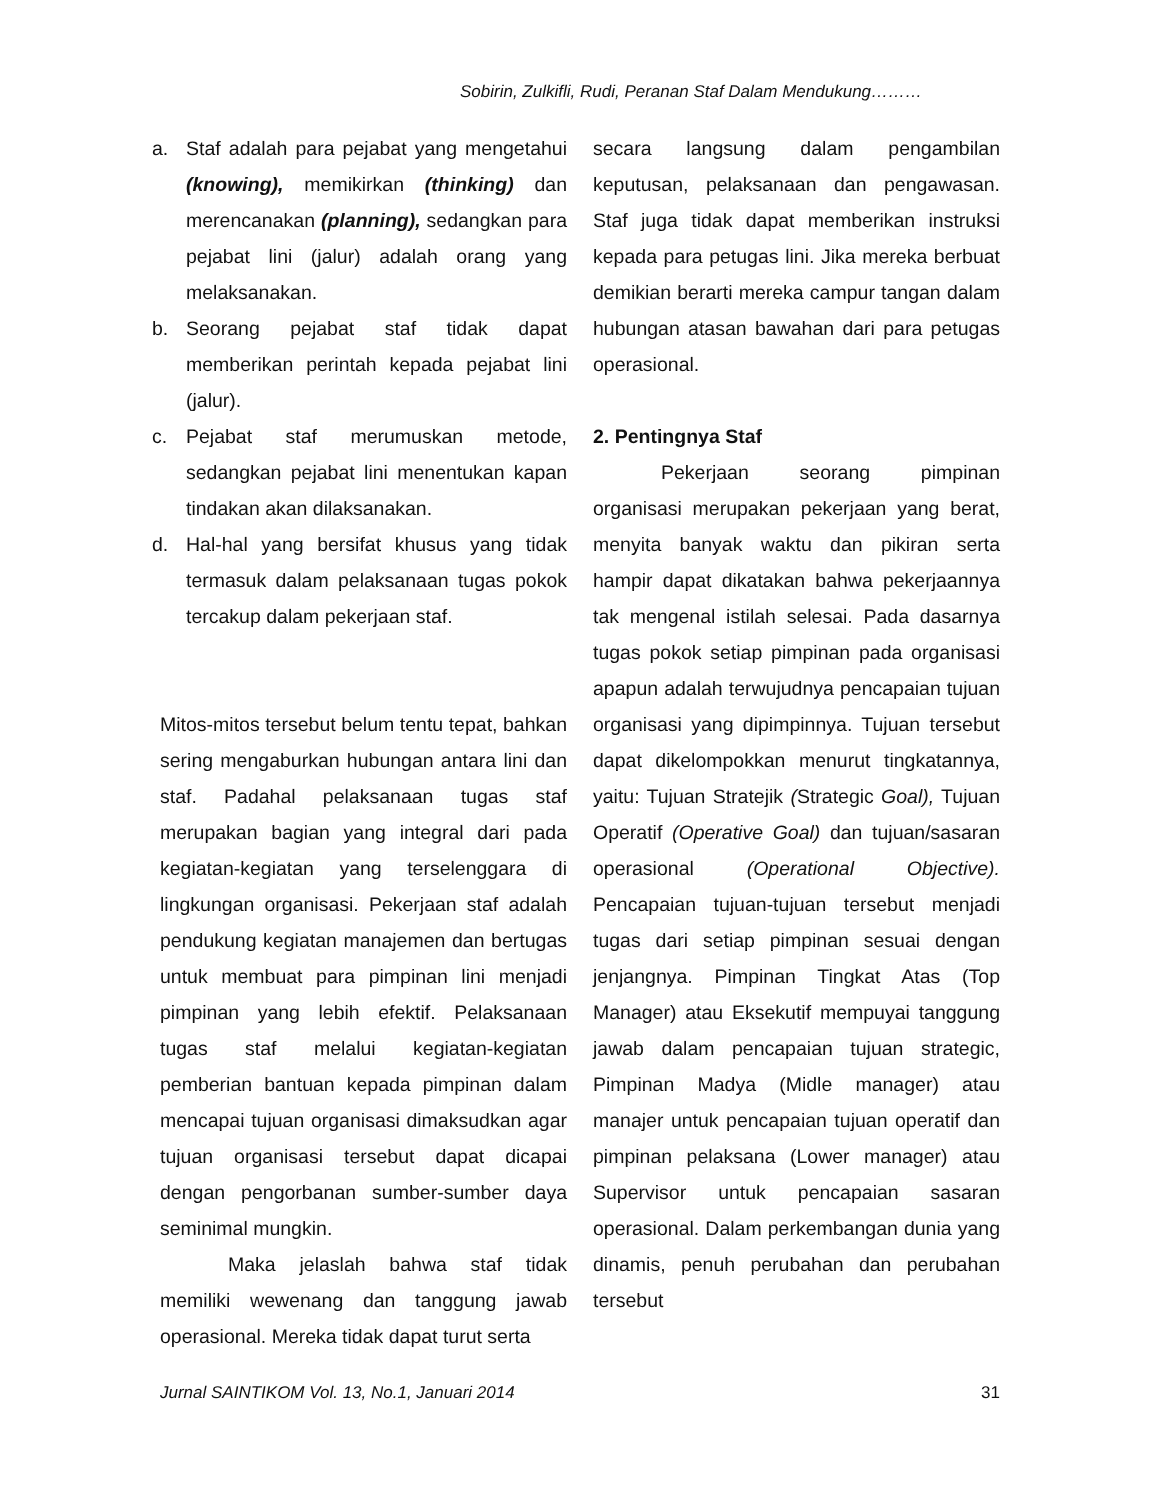Sobirin, Zulkifli, Rudi, Peranan Staf Dalam Mendukung………
a. Staf adalah para pejabat yang mengetahui (knowing), memikirkan (thinking) dan merencanakan (planning), sedangkan para pejabat lini (jalur) adalah orang yang melaksanakan.
b. Seorang pejabat staf tidak dapat memberikan perintah kepada pejabat lini (jalur).
c. Pejabat staf merumuskan metode, sedangkan pejabat lini menentukan kapan tindakan akan dilaksanakan.
d. Hal-hal yang bersifat khusus yang tidak termasuk dalam pelaksanaan tugas pokok tercakup dalam pekerjaan staf.
Mitos-mitos tersebut belum tentu tepat, bahkan sering mengaburkan hubungan antara lini dan staf. Padahal pelaksanaan tugas staf merupakan bagian yang integral dari pada kegiatan-kegiatan yang terselenggara di lingkungan organisasi. Pekerjaan staf adalah pendukung kegiatan manajemen dan bertugas untuk membuat para pimpinan lini menjadi pimpinan yang lebih efektif. Pelaksanaan tugas staf melalui kegiatan-kegiatan pemberian bantuan kepada pimpinan dalam mencapai tujuan organisasi dimaksudkan agar tujuan organisasi tersebut dapat dicapai dengan pengorbanan sumber-sumber daya seminimal mungkin.
Maka jelaslah bahwa staf tidak memiliki wewenang dan tanggung jawab operasional. Mereka tidak dapat turut serta
secara langsung dalam pengambilan keputusan, pelaksanaan dan pengawasan. Staf juga tidak dapat memberikan instruksi kepada para petugas lini. Jika mereka berbuat demikian berarti mereka campur tangan dalam hubungan atasan bawahan dari para petugas operasional.
2. Pentingnya Staf
Pekerjaan seorang pimpinan organisasi merupakan pekerjaan yang berat, menyita banyak waktu dan pikiran serta hampir dapat dikatakan bahwa pekerjaannya tak mengenal istilah selesai. Pada dasarnya tugas pokok setiap pimpinan pada organisasi apapun adalah terwujudnya pencapaian tujuan organisasi yang dipimpinnya. Tujuan tersebut dapat dikelompokkan menurut tingkatannya, yaitu: Tujuan Stratejik (Strategic Goal), Tujuan Operatif (Operative Goal) dan tujuan/sasaran operasional (Operational Objective). Pencapaian tujuan-tujuan tersebut menjadi tugas dari setiap pimpinan sesuai dengan jenjangnya. Pimpinan Tingkat Atas (Top Manager) atau Eksekutif mempuyai tanggung jawab dalam pencapaian tujuan strategic, Pimpinan Madya (Midle manager) atau manajer untuk pencapaian tujuan operatif dan pimpinan pelaksana (Lower manager) atau Supervisor untuk pencapaian sasaran operasional. Dalam perkembangan dunia yang dinamis, penuh perubahan dan perubahan tersebut
Jurnal SAINTIKOM Vol. 13, No.1, Januari 2014 31